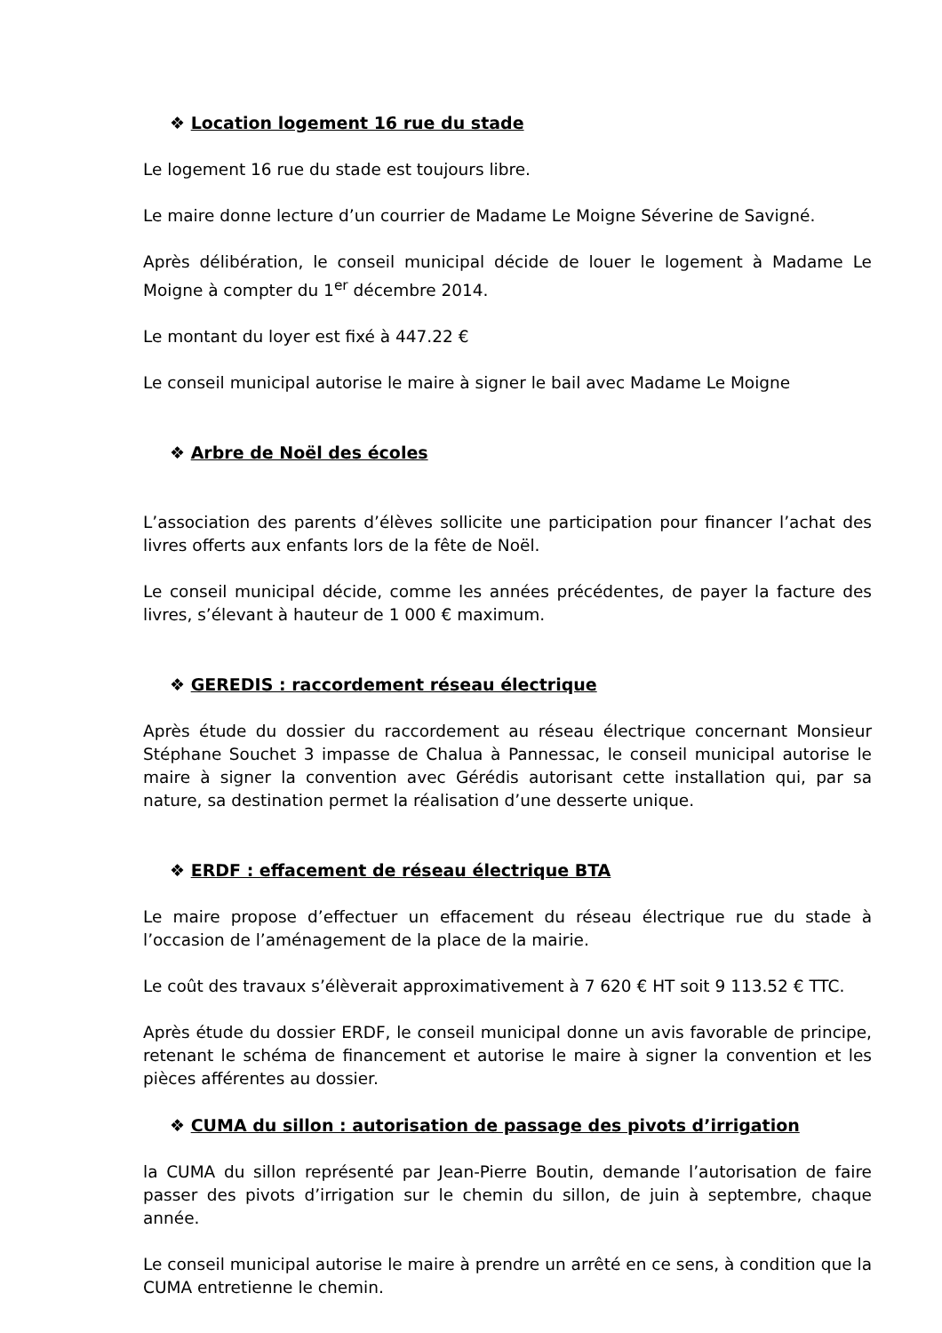❖ Location logement 16 rue du stade
Le logement 16 rue du stade est toujours libre.
Le maire donne lecture d’un courrier de Madame Le Moigne Séverine de Savigné.
Après délibération, le conseil municipal décide de louer le logement à Madame Le Moigne à compter du 1<sup>er</sup> décembre 2014.
Le montant du loyer est fixé à 447.22 €
Le conseil municipal autorise le maire à signer le bail avec Madame Le Moigne
❖ Arbre de Noël des écoles
L’association des parents d’élèves sollicite une participation pour financer l’achat des livres offerts aux enfants lors de la fête de Noël.
Le conseil municipal décide, comme les années précédentes, de payer la facture des livres, s’élevant à hauteur de 1 000 € maximum.
❖ GEREDIS : raccordement réseau électrique
Après étude du dossier du raccordement au réseau électrique concernant Monsieur Stéphane Souchet 3 impasse de Chalua à Pannessac, le conseil municipal autorise le maire à signer la convention avec Gérédis autorisant cette installation qui, par sa nature, sa destination permet la réalisation d’une desserte unique.
❖ ERDF : effacement de réseau électrique BTA
Le maire propose d’effectuer un effacement du réseau électrique rue du stade à l’occasion de l’aménagement de la place de la mairie.
Le coût des travaux s’élèverait approximativement à 7 620 € HT soit 9 113.52 € TTC.
Après étude du dossier ERDF, le conseil municipal donne un avis favorable de principe, retenant le schéma de financement et autorise le maire à signer la convention et les pièces afférentes au dossier.
❖ CUMA du sillon : autorisation de passage des pivots d’irrigation
la CUMA du sillon représenté par Jean-Pierre Boutin, demande l’autorisation de faire passer des pivots d’irrigation sur le chemin du sillon, de juin à septembre, chaque année.
Le conseil municipal autorise le maire à prendre un arrêté en ce sens, à condition que la CUMA entretienne le chemin.